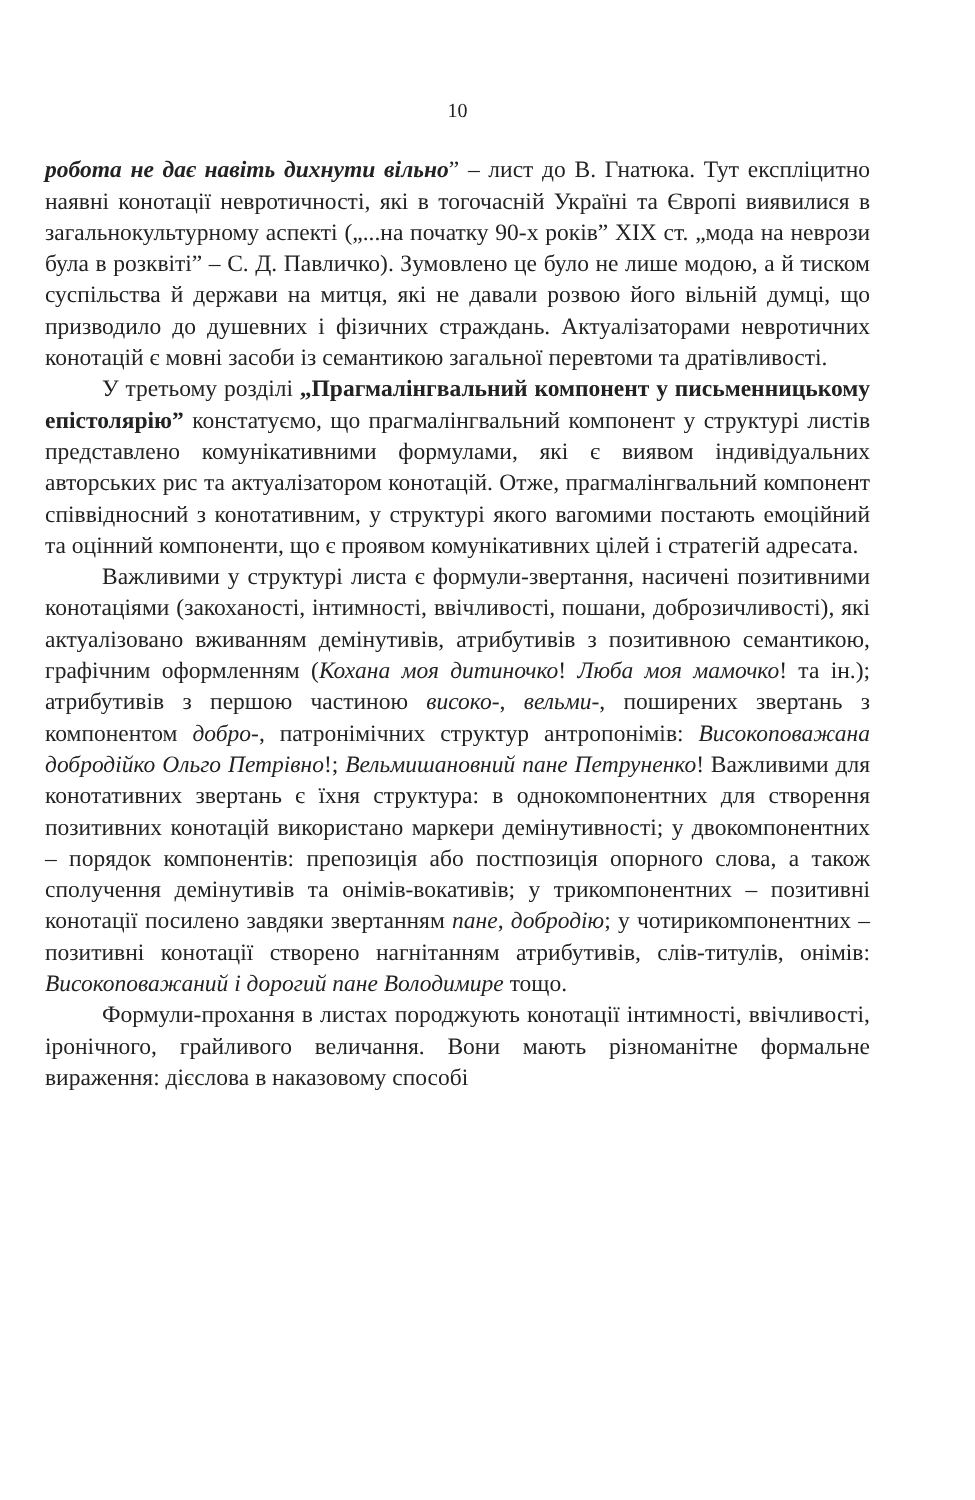10
робота не дає навіть дихнути вільно” – лист до В. Гнатюка. Тут експліцитно наявні конотації невротичності, які в тогочасній Україні та Європі виявилися в загальнокультурному аспекті („...на початку 90-х років” XIX ст. „мода на неврози була в розквіті” – С. Д. Павличко). Зумовлено це було не лише модою, а й тиском суспільства й держави на митця, які не давали розвою його вільній думці, що призводило до душевних і фізичних страждань. Актуалізаторами невротичних конотацій є мовні засоби із семантикою загальної перевтоми та дратівливості.
У третьому розділі „Прагмалінгвальний компонент у письменницькому епістолярію” констатуємо, що прагмалінгвальний компонент у структурі листів представлено комунікативними формулами, які є виявом індивідуальних авторських рис та актуалізатором конотацій. Отже, прагмалінгвальний компонент співвідносний з конотативним, у структурі якого вагомими постають емоційний та оцінний компоненти, що є проявом комунікативних цілей і стратегій адресата.
Важливими у структурі листа є формули-звертання, насичені позитивними конотаціями (закоханості, інтимності, ввічливості, пошани, доброзичливості), які актуалізовано вживанням демінутивів, атрибутивів з позитивною семантикою, графічним оформленням (Кохана моя дитиночко! Люба моя мамочко! та ін.); атрибутивів з першою частиною високо-, вельми-, поширених звертань з компонентом добро-, патронімічних структур антропонімів: Високоповажана добродійко Ольго Петрівно!; Вельмишановний пане Петруненко! Важливими для конотативних звертань є їхня структура: в однокомпонентних для створення позитивних конотацій використано маркери демінутивності; у двокомпонентних – порядок компонентів: препозиція або постпозиція опорного слова, а також сполучення демінутивів та онімів-вокативів; у трикомпонентних – позитивні конотації посилено завдяки звертанням пане, добродію; у чотирикомпонентних – позитивні конотації створено нагнітанням атрибутивів, слів-титулів, онімів: Високоповажаний і дорогий пане Володимире тощо.
Формули-прохання в листах породжують конотації інтимності, ввічливості, іронічного, грайливого величання. Вони мають різноманітне формальне вираження: дієслова в наказовому способі